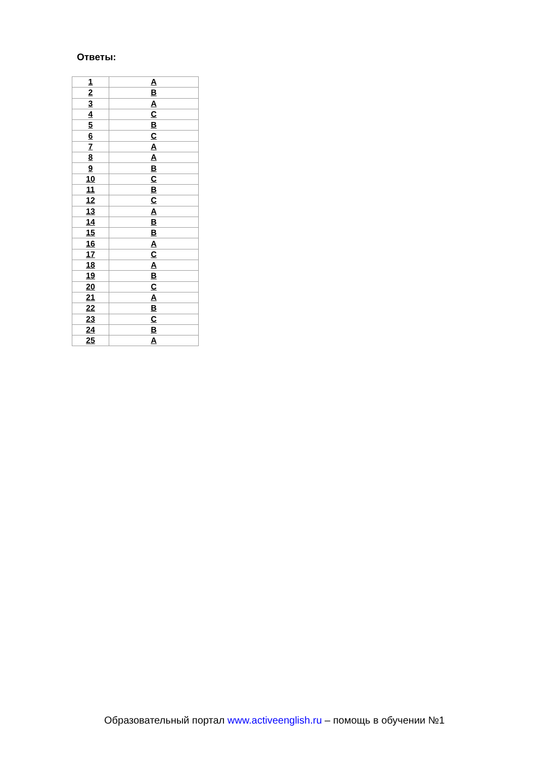Ответы:
| 1 | A |
| 2 | B |
| 3 | A |
| 4 | C |
| 5 | B |
| 6 | C |
| 7 | A |
| 8 | A |
| 9 | B |
| 10 | C |
| 11 | B |
| 12 | C |
| 13 | A |
| 14 | B |
| 15 | B |
| 16 | A |
| 17 | C |
| 18 | A |
| 19 | B |
| 20 | C |
| 21 | A |
| 22 | B |
| 23 | C |
| 24 | B |
| 25 | A |
Образовательный портал www.activeenglish.ru – помощь в обучении №1